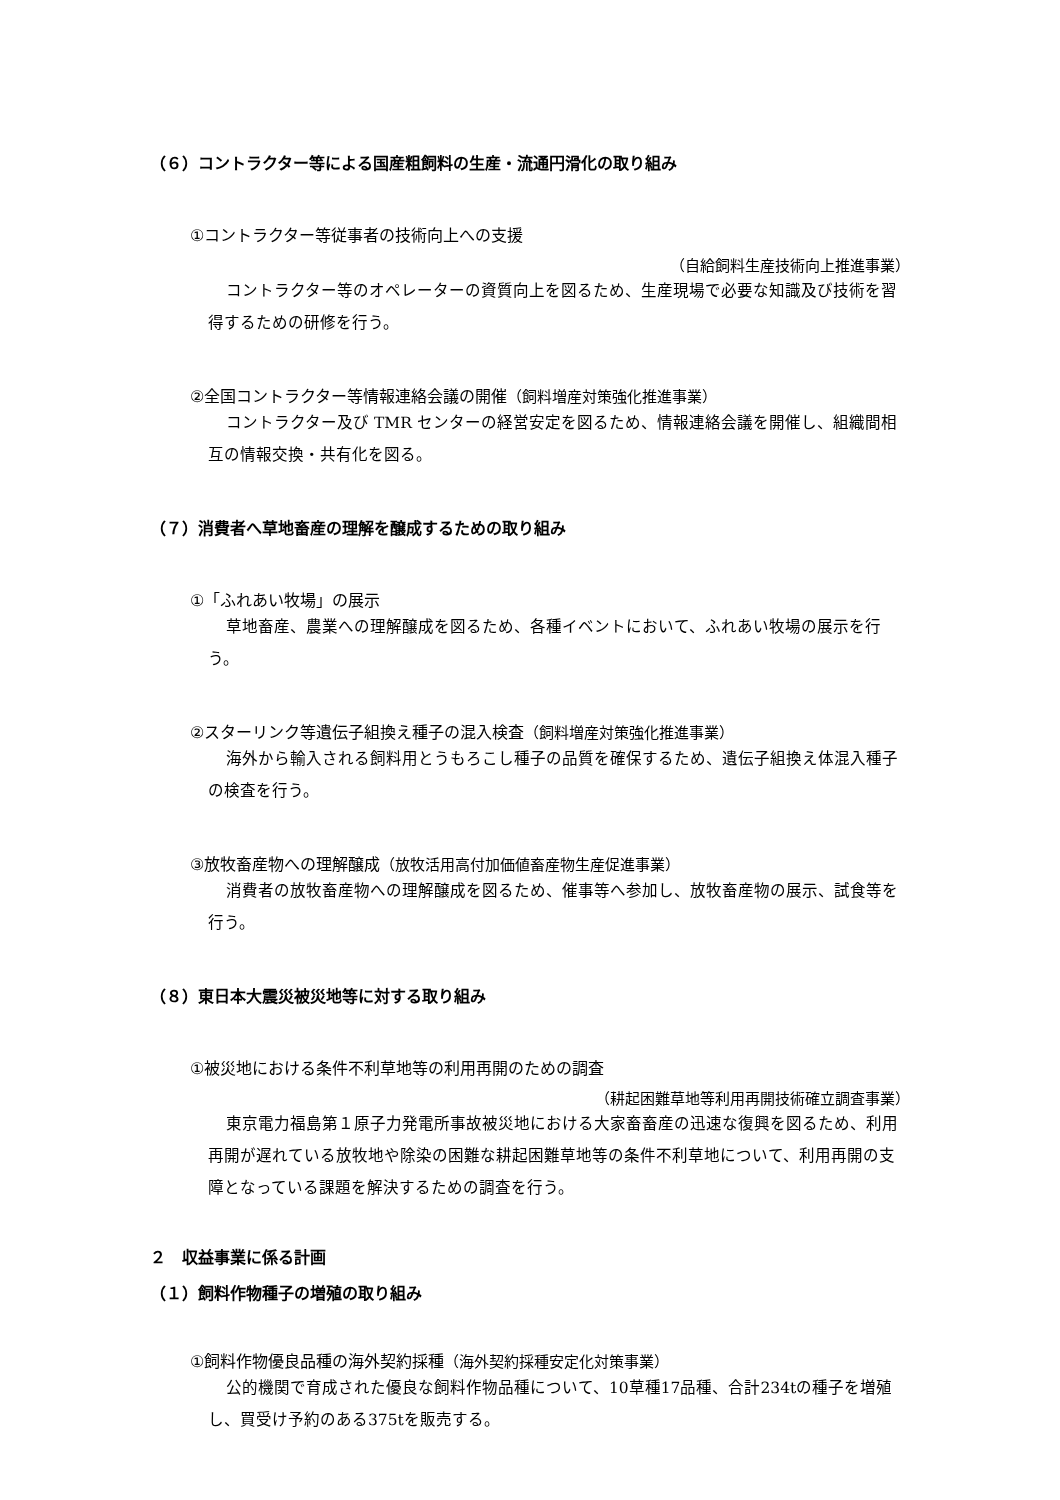（６）コントラクター等による国産粗飼料の生産・流通円滑化の取り組み
①コントラクター等従事者の技術向上への支援
（自給飼料生産技術向上推進事業）
コントラクター等のオペレーターの資質向上を図るため、生産現場で必要な知識及び技術を習得するための研修を行う。
②全国コントラクター等情報連絡会議の開催（飼料増産対策強化推進事業）
コントラクター及び TMR センターの経営安定を図るため、情報連絡会議を開催し、組織間相互の情報交換・共有化を図る。
（７）消費者へ草地畜産の理解を醸成するための取り組み
①「ふれあい牧場」の展示
草地畜産、農業への理解醸成を図るため、各種イベントにおいて、ふれあい牧場の展示を行う。
②スターリンク等遺伝子組換え種子の混入検査（飼料増産対策強化推進事業）
海外から輸入される飼料用とうもろこし種子の品質を確保するため、遺伝子組換え体混入種子の検査を行う。
③放牧畜産物への理解醸成（放牧活用高付加価値畜産物生産促進事業）
消費者の放牧畜産物への理解醸成を図るため、催事等へ参加し、放牧畜産物の展示、試食等を行う。
（８）東日本大震災被災地等に対する取り組み
①被災地における条件不利草地等の利用再開のための調査
（耕起困難草地等利用再開技術確立調査事業）
東京電力福島第１原子力発電所事故被災地における大家畜畜産の迅速な復興を図るため、利用再開が遅れている放牧地や除染の困難な耕起困難草地等の条件不利草地について、利用再開の支障となっている課題を解決するための調査を行う。
２　収益事業に係る計画
（１）飼料作物種子の増殖の取り組み
①飼料作物優良品種の海外契約採種（海外契約採種安定化対策事業）
公的機関で育成された優良な飼料作物品種について、10草種17品種、合計234tの種子を増殖し、買受け予約のある375tを販売する。